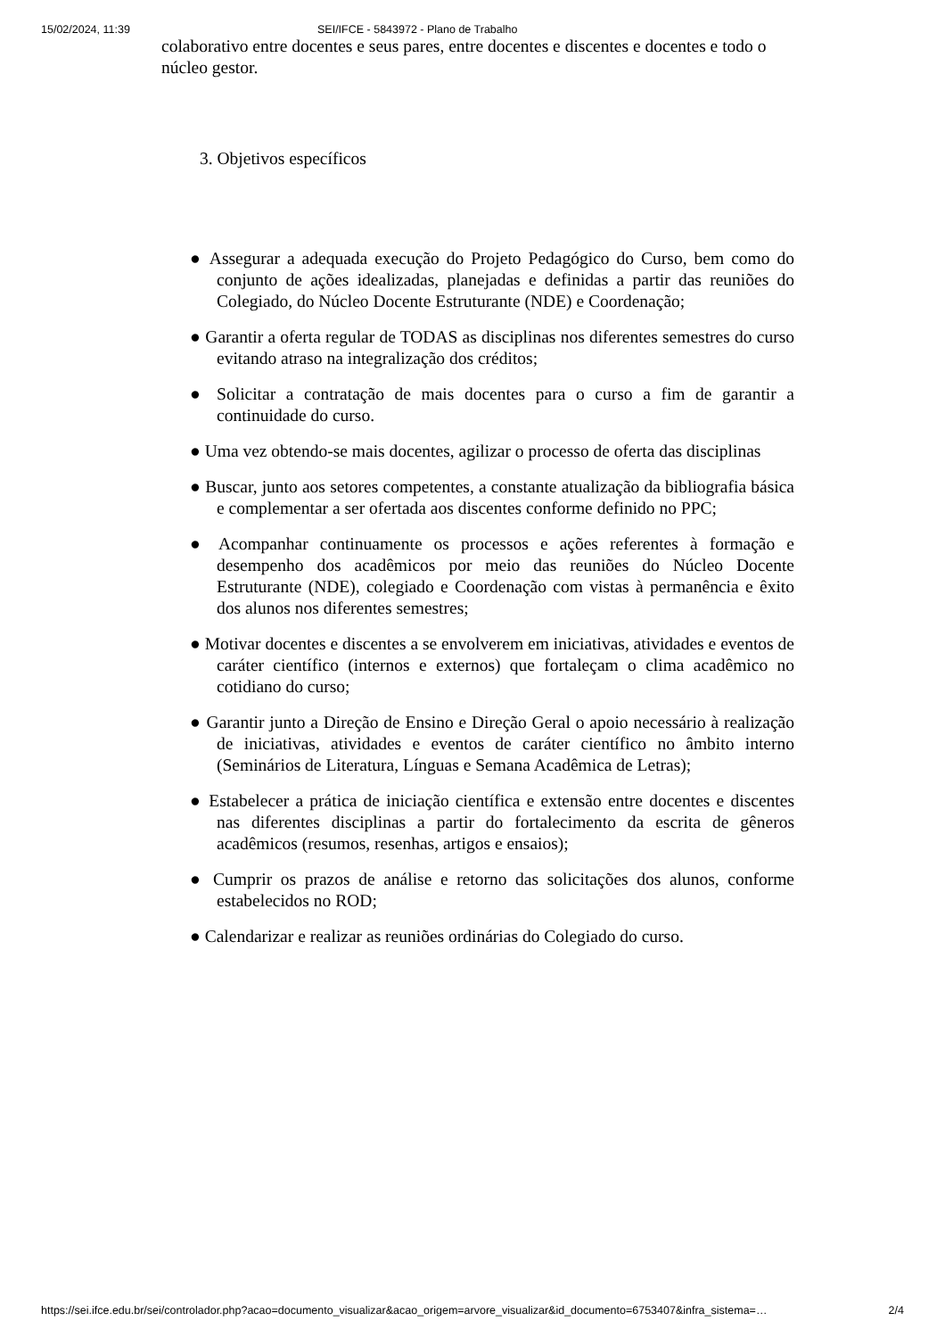15/02/2024, 11:39 SEI/IFCE - 5843972 - Plano de Trabalho
colaborativo entre docentes e seus pares, entre docentes e discentes e docentes e todo o núcleo gestor.
3. Objetivos específicos
● Assegurar a adequada execução do Projeto Pedagógico do Curso, bem como do conjunto de ações idealizadas, planejadas e definidas a partir das reuniões do Colegiado, do Núcleo Docente Estruturante (NDE) e Coordenação;
● Garantir a oferta regular de TODAS as disciplinas nos diferentes semestres do curso evitando atraso na integralização dos créditos;
● Solicitar a contratação de mais docentes para o curso a fim de garantir a continuidade do curso.
● Uma vez obtendo-se mais docentes, agilizar o processo de oferta das disciplinas
● Buscar, junto aos setores competentes, a constante atualização da bibliografia básica e complementar a ser ofertada aos discentes conforme definido no PPC;
● Acompanhar continuamente os processos e ações referentes à formação e desempenho dos acadêmicos por meio das reuniões do Núcleo Docente Estruturante (NDE), colegiado e Coordenação com vistas à permanência e êxito dos alunos nos diferentes semestres;
● Motivar docentes e discentes a se envolverem em iniciativas, atividades e eventos de caráter científico (internos e externos) que fortaleçam o clima acadêmico no cotidiano do curso;
● Garantir junto a Direção de Ensino e Direção Geral o apoio necessário à realização de iniciativas, atividades e eventos de caráter científico no âmbito interno (Seminários de Literatura, Línguas e Semana Acadêmica de Letras);
● Estabelecer a prática de iniciação científica e extensão entre docentes e discentes nas diferentes disciplinas a partir do fortalecimento da escrita de gêneros acadêmicos (resumos, resenhas, artigos e ensaios);
● Cumprir os prazos de análise e retorno das solicitações dos alunos, conforme estabelecidos no ROD;
● Calendarizar e realizar as reuniões ordinárias do Colegiado do curso.
https://sei.ifce.edu.br/sei/controlador.php?acao=documento_visualizar&acao_origem=arvore_visualizar&id_documento=6753407&infra_sistema=… 2/4